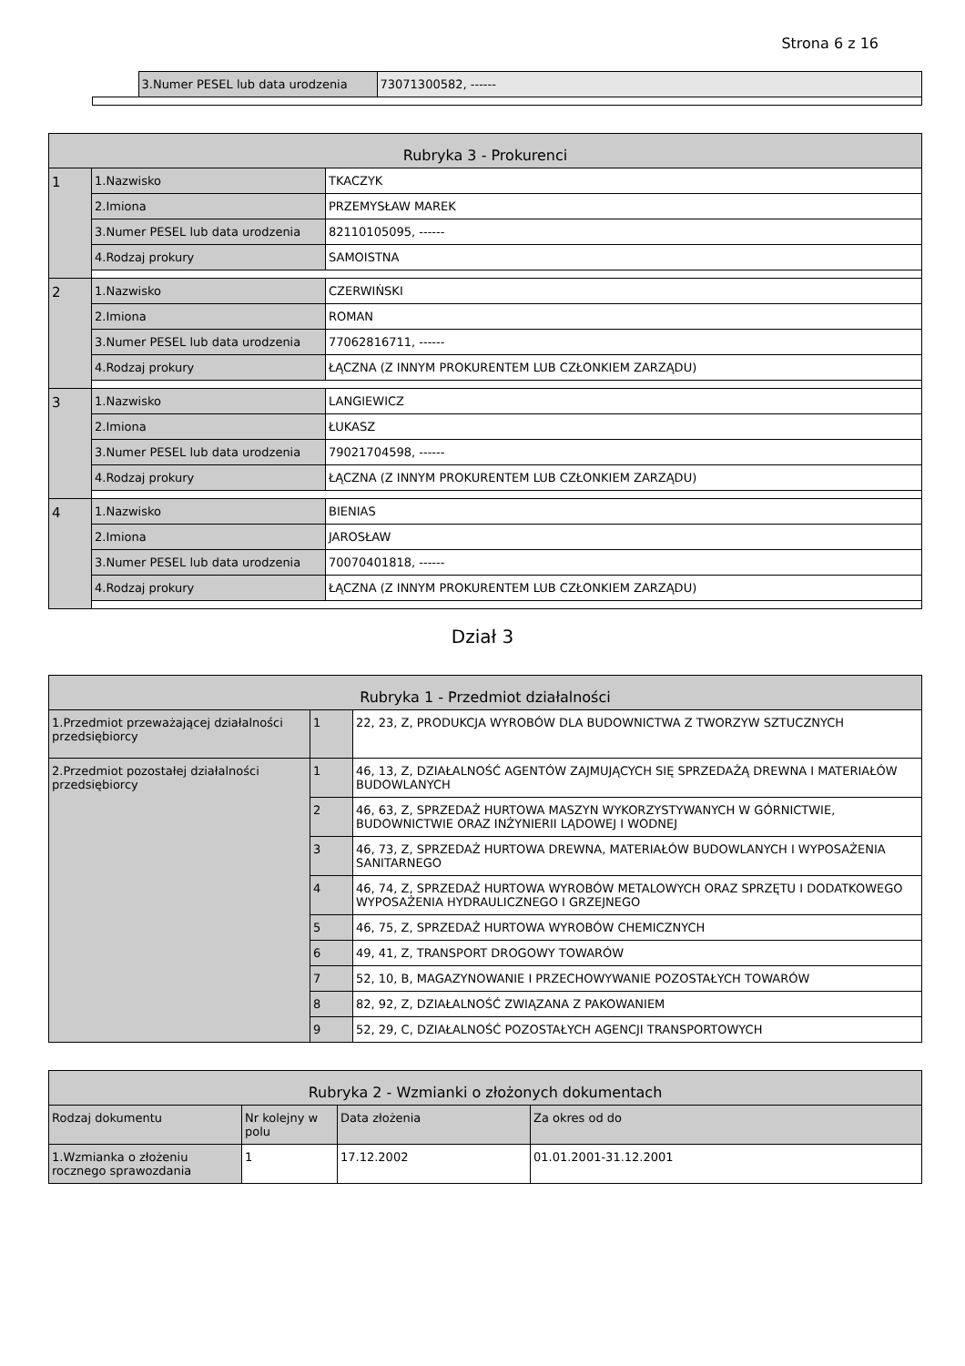Strona 6 z 16
| | 3.Numer PESEL lub data urodzenia | 73071300582, ------ |
| Rubryka 3 - Prokurenci | | |
| --- | --- | --- |
| 1 | 1.Nazwisko | TKACZYK |
| | 2.Imiona | PRZEMYSŁAW MAREK |
| | 3.Numer PESEL lub data urodzenia | 82110105095, ------ |
| | 4.Rodzaj prokury | SAMOISTNA |
| 2 | 1.Nazwisko | CZERWIŃSKI |
| | 2.Imiona | ROMAN |
| | 3.Numer PESEL lub data urodzenia | 77062816711, ------ |
| | 4.Rodzaj prokury | ŁĄCZNA (Z INNYM PROKURENTEM LUB CZŁONKIEM ZARZĄDU) |
| 3 | 1.Nazwisko | LANGIEWICZ |
| | 2.Imiona | ŁUKASZ |
| | 3.Numer PESEL lub data urodzenia | 79021704598, ------ |
| | 4.Rodzaj prokury | ŁĄCZNA (Z INNYM PROKURENTEM LUB CZŁONKIEM ZARZĄDU) |
| 4 | 1.Nazwisko | BIENIAS |
| | 2.Imiona | JAROSŁAW |
| | 3.Numer PESEL lub data urodzenia | 70070401818, ------ |
| | 4.Rodzaj prokury | ŁĄCZNA (Z INNYM PROKURENTEM LUB CZŁONKIEM ZARZĄDU) |
Dział 3
| Rubryka 1 - Przedmiot działalności | | |
| --- | --- | --- |
| 1.Przedmiot przeważającej działalności przedsiębiorcy | 1 | 22, 23, Z, PRODUKCJA WYROBÓW DLA BUDOWNICTWA Z TWORZYW SZTUCZNYCH |
| 2.Przedmiot pozostałej działalności przedsiębiorcy | 1 | 46, 13, Z, DZIAŁALNOŚĆ AGENTÓW ZAJMUJĄCYCH SIĘ SPRZEDAŻĄ DREWNA I MATERIAŁÓW BUDOWLANYCH |
| | 2 | 46, 63, Z, SPRZEDAŻ HURTOWA MASZYN WYKORZYSTYWANYCH W GÓRNICTWIE, BUDOWNICTWIE ORAZ INŻYNIERII LĄDOWEJ I WODNEJ |
| | 3 | 46, 73, Z, SPRZEDAŻ HURTOWA DREWNA, MATERIAŁÓW BUDOWLANYCH I WYPOSAŻENIA SANITARNEGO |
| | 4 | 46, 74, Z, SPRZEDAŻ HURTOWA WYROBÓW METALOWYCH ORAZ SPRZĘTU I DODATKOWEGO WYPOSAŻENIA HYDRAULICZNEGO I GRZEJNEGO |
| | 5 | 46, 75, Z, SPRZEDAŻ HURTOWA WYROBÓW CHEMICZNYCH |
| | 6 | 49, 41, Z, TRANSPORT DROGOWY TOWARÓW |
| | 7 | 52, 10, B, MAGAZYNOWANIE I PRZECHOWYWANIE POZOSTAŁYCH TOWARÓW |
| | 8 | 82, 92, Z, DZIAŁALNOŚĆ ZWIĄZANA Z PAKOWANIEM |
| | 9 | 52, 29, C, DZIAŁALNOŚĆ POZOSTAŁYCH AGENCJI TRANSPORTOWYCH |
| Rubryka 2 - Wzmianki o złożonych dokumentach | | | |
| --- | --- | --- | --- |
| Rodzaj dokumentu | Nr kolejny w polu | Data złożenia | Za okres od do |
| 1.Wzmianka o złożeniu rocznego sprawozdania | 1 | 17.12.2002 | 01.01.2001-31.12.2001 |